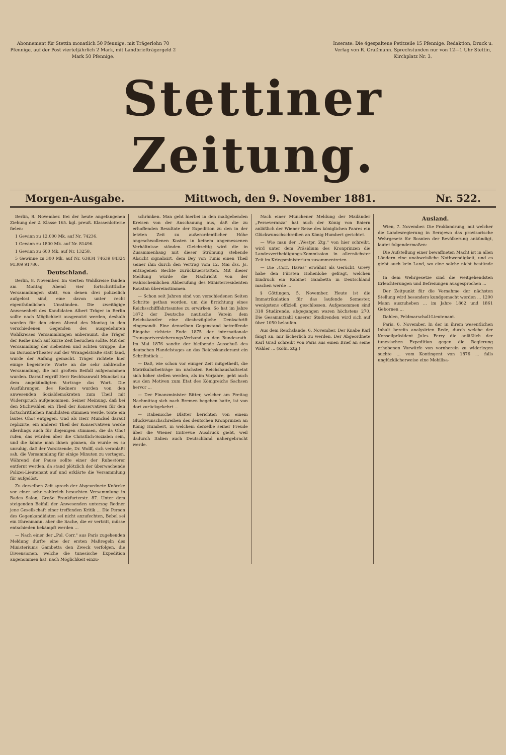Abonnement für Stettin monatlich 50 Pfennige, mit Trägerlohn 70 Pfennige, auf der Post vierteljährlich 2 Mark, mit Landbriefträgergeld 2 Mark 50 Pfennige.
Inserate: Die 4gespaltene Petitzeile 15 Pfennige. Redaktion, Druck u. Verlag von R. Graßmann. Sprechstunden nur von 12—1 Uhr Stettin, Kirchplatz Nr. 3.
Stettiner Zeitung.
Morgen-Ausgabe. Mittwoch, den 9. November 1881. Nr. 522.
Berlin, 8. November. Bei der heute angefangenen Ziehung der 2. Klasse 165. kgl. preuß. Klassenlotterie fielen:
1 Gewinn zu 12,000 Mk. auf Nr. 74236.
1 Gewinn zu 1800 Mk. auf Nr. 81496.
1 Gewinn zu 600 Mk. auf Nr. 13258.
5 Gewinne zu 300 Mk. auf Nr. 63834 74639 84324 91309 91786.
Deutschland.
Berlin, 8. November. Im vierten Wahlkreise fanden am Montag Abend vier fortschrittliche Versammlungen statt, von denen drei polizeilich aufgelöst sind, eine davon unter recht eigenthümlichen Umständen. Die zweitägige Anwesenheit des Kandidaten Albert Träger in Berlin sollte nach Möglichkeit ausgenutzt werden, deshalb wurden für den einen Abend des Montag in den verschiedenen Gegenden des ausgedehnten Wahlkreises Versammlungen anberaumt, die Träger der Reihe nach auf kurze Zeit besuchen sollte. Mit der Versammlung der siebenten und achten Gruppe, die im Borussia-Theater auf der Wrangelstraße statt fand, wurde der Anfang gemacht. Träger richtete hier einige begeisterte Worte an die sehr zahlreiche Versammlung, die mit großem Beifall aufgenommen wurden. Darauf ergriff Herr Rechtsanwalt Munckel zu dem angekündigten Vortrage das Wort. Die Ausführungen des Redners wurden von den anwesenden Sozialdemokraten zum Theil mit Widerspruch aufgenommen. Seiner Meinung, daß bei den Stichwahlen ein Theil der Konservativen für den fortschrittlichen Kandidaten stimmen werde, tönte ein lautes Oho! entgegen. Und als Herr Munckel darauf replizirte, ein anderer Theil der Konservativen werde allerdings auch für diejenigen stimmen, die da Oho! rufen, das würden aber die Christlich-Sozialen sein, und die könne man ihnen gönnen, da wurde es so unruhig, daß der Vorsitzende, Dr. Wolff, sich veranlaßt sah, die Versammlung für einige Minuten zu vertagen. Während der Pause sollte einer der Ruhestörer entfernt werden, da stand plötzlich der überwachende Polizei-Lieutenant auf und erklärte die Versammlung für aufgelöst.
Zu derselben Zeit sprach der Abgeordnete Knörcke vor einer sehr zahlreich besuchten Versammlung in Bades Salon, Große Frankfurterstr. 87. Unter dem steigenden Beifall der Anwesenden unterzog Redner jene Gesellschaft einer treffenden Kritik ... Die Person des Gegenkandidaten sei nicht anzufechten, Bebel sei ein Ehrenmann, aber die Sache, die er vertritt, müsse entschieden bekämpft werden ...
— Nach einer der „Pol. Corr." aus Paris zugehenden Meldung dürfte eine der ersten Maßregeln des Ministeriums Gambetta den Zweck verfolgen, die Diwensionen, welche die tunesische Expedition angenommen hat, nach Möglichkeit einzu-
schränken. Man geht hierbei in den maßgebenden Kreisen von der Anschauung aus, daß die zu erhoffenden Resultate der Expedition zu den in der letzten Zeit zu außerordentlicher Höhe angeschwollenen Kosten in keinem angemessenen Verhältnisse ständen. Gleichzeitig wird die in Zusammenhang mit dieser Strömung stehende Absicht signalisirt, dem Bey von Tunis einen Theil seiner ihm durch den Vertrag vom 12. Mai dss. Js. entzogenen Rechte zurückzuerstatten. Mit dieser Meldung würde die Nachricht von der wahrscheinlichen Abberufung des Ministerresidenten Roustan übereinstimmen.
— Schon seit Jahren sind von verschiedenen Seiten Schritte gethan worden, um die Errichtung eines Reichsschifffahrtsamtes zu erwirken. So hat im Jahre 1872 der Deutsche nautische Verein dem Reichskanzler eine diesbezügliche Denkschrift eingesandt. Eine denselben Gegenstand betreffende Eingabe richtete Ende 1875 der internationale Transportversicherungs-Verband an den Bundesrath. Im Mai 1876 sandte der bleibende Ausschuß des deutschen Handelstages an das Reichskanzleramt ein Schriftstück ...
— Daß, wie schon vor einiger Zeit mitgetheilt, die Matrikularbeiträge im nächsten Reichshaushaltsetat sich höher stellen werden, als im Vorjahre, geht auch aus den Motiven zum Etat des Königreichs Sachsen hervor ...
— Der Finanzminister Bitter, welcher am Freitag Nachmittag sich nach Bremen begeben hatte, ist von dort zurückgekehrt ...
— Italienische Blätter berichten von einem Glückwunschschreiben des deutschen Kronprinzen an König Humbert, in welchem derselbe seiner Freude über die Wiener Entrevue Ausdruck giebt, weil dadurch Italien auch Deutschland nähergebracht werde.
Nach einer Münchener Meldung der Mailänder „Perseveranza" hat auch der König von Baiern anläßlich der Wiener Reise des königlichen Paares ein Glückwunschschreiben an König Humbert gerichtet.
— Wie man der „Westpr. Ztg." von hier schreibt, wird unter dem Präsidium des Kronprinzen die Landesvertheidigungs-Kommission in allernächster Zeit im Kriegsministerium zusammentreten ...
— Die „Corr. Havas" erwähnt als Gerücht, Grevy habe den Fürsten Hohenlohe gefragt, welchen Eindruck ein Kabinet Gambetta in Deutschland machen werde ...
§ Göttingen, 5. November. Heute ist die Immatrikulation für das laufende Semester, wenigstens offiziell, geschlossen. Aufgenommen sind 318 Studirende, abgegangen waren höchstens 270. Die Gesammtzahl unserer Studirenden wird sich auf über 1050 belaufen.
Aus dem Reichslande, 6. November. Der Knabe Karl fängt an, mir lächerlich zu werden. Der Abgeordnete Karl Grad schreibt von Paris aus einen Brief an seine Wähler ... (Köln. Ztg.)
Ausland.
Wien, 7. November. Die Proklamirung, mit welcher die Landesregierung in Serajewo das provisorische Wehrgesetz für Bosnien der Bevölkerung ankündigt, lautet folgendermaßen:
Die Aufstellung einer bewaffneten Macht ist in allen Ländern eine unabweisliche Nothwendigkeit, und es giebt auch kein Land, wo eine solche nicht bestünde ...
In dem Wehrgesetze sind die weitgehendsten Erleichterungen und Befreiungen ausgesprochen ...
Der Zeitpunkt für die Vornahme der nächsten Stellung wird besonders kundgemacht werden ... 1200 Mann auszuheben ... im Jahre 1862 und 1861 Gebornen ...
Dahlen, Feldmarschall-Lieutenant.
Paris, 6. November. In der in ihrem wesentlichen Inhalt bereits analysirten Rede, durch welche der Konseilpräsident Jules Ferry die anläßlich der tunesischen Expedition gegen die Regierung erhobenen Vorwürfe von vornherein zu widerlegen suchte ... vom Kontingent von 1876 ... falls unglücklicherweise eine Mobilisa-